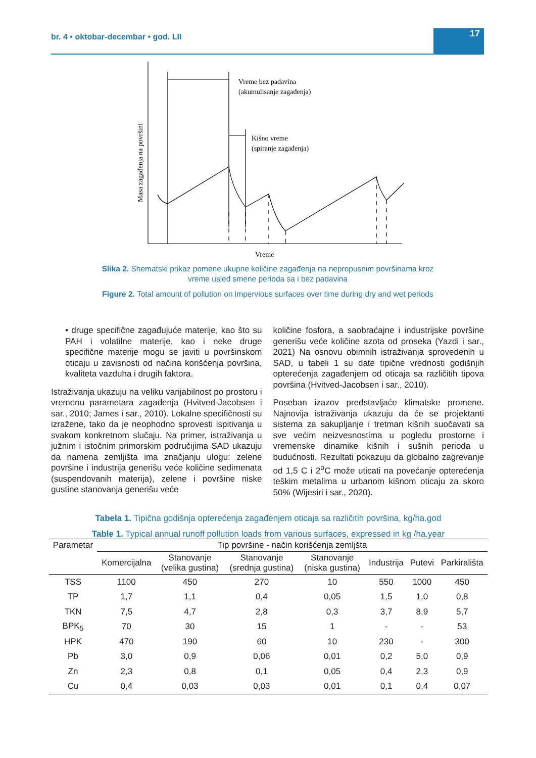br. 4 • oktobar-decembar • god. LII 17
Vreme bez padavina
(akumulisanje zagađenja)
Kišno vreme
(spiranje zagađenja)
Vreme
Masa zagađenja na površini
Slika 2. Shematski prikaz pomene ukupne količine zagađenja na nepropusnim površinama kroz vreme usled smene perioda sa i bez padavina
Figure 2. Total amount of pollution on impervious surfaces over time during dry and wet periods
• druge specifične zagađujuće materije, kao što su PAH i volatilne materije, kao i neke druge specifične materije mogu se javiti u površinskom oticaju u zavisnosti od načina korišćenja površina, kvaliteta vazduha i drugih faktora.
Istraživanja ukazuju na veliku varijabilnost po prostoru i vremenu parametara zagađenja (Hvitved-Jacobsen i sar., 2010; James i sar., 2010). Lokalne specifičnosti su izražene, tako da je neophodno sprovesti ispitivanja u svakom konkretnom slučaju. Na primer, istraživanja u južnim i istočnim primorskim područijima SAD ukazuju da namena zemljišta ima značjanju ulogu: zelene površine i industrija generišu veće količine sedimenata (suspendovanih materija), zelene i površine niske gustine stanovanja generišu veće
količine fosfora, a saobraćajne i industrijske površine generišu veće količine azota od proseka (Yazdi i sar., 2021) Na osnovu obimnih istraživanja sprovedenih u SAD, u tabeli 1 su date tipične vrednosti godišnjih opterećenja zagađenjem od oticaja sa različitih tipova površina (Hvitved-Jacobsen i sar., 2010).
Poseban izazov predstavljaće klimatske promene. Najnovija istraživanja ukazuju da će se projektanti sistema za sakupljanje i tretman kišnih suočavati sa sve većim neizvesnostima u pogledu prostorne i vremenske dinamike kišnih i sušnih perioda u budućnosti. Rezultati pokazuju da globalno zagrevanje od 1,5 C i 2<sup>o</sup>C može uticati na povećanje opterećenja teškim metalima u urbanom kišnom oticaju za skoro 50% (Wijesiri i sar., 2020).
Tabela 1. Tipična godišnja opterećenja zagađenjem oticaja sa različitih površina, kg/ha.god
Table 1. Typical annual runoff pollution loads from various surfaces, expressed in kg /ha.year
| Parametar | Tip površine - način korišćenja zemljšta | | | | | | |
| --- | --- | --- | --- | --- | --- | --- | --- |
| | Komercijalna | Stanovanje (velika gustina) | Stanovanje (srednja gustina) | Stanovanje (niska gustina) | Industrija | Putevi | Parkirališta |
| TSS | 1100 | 450 | 270 | 10 | 550 | 1000 | 450 |
| TP | 1,7 | 1,1 | 0,4 | 0,05 | 1,5 | 1,0 | 0,8 |
| TKN | 7,5 | 4,7 | 2,8 | 0,3 | 3,7 | 8,9 | 5,7 |
| BPK<sub>5</sub> | 70 | 30 | 15 | 1 | - | - | 53 |
| HPK | 470 | 190 | 60 | 10 | 230 | - | 300 |
| Pb | 3,0 | 0,9 | 0,06 | 0,01 | 0,2 | 5,0 | 0,9 |
| Zn | 2,3 | 0,8 | 0,1 | 0,05 | 0,4 | 2,3 | 0,9 |
| Cu | 0,4 | 0,03 | 0,03 | 0,01 | 0,1 | 0,4 | 0,07 |